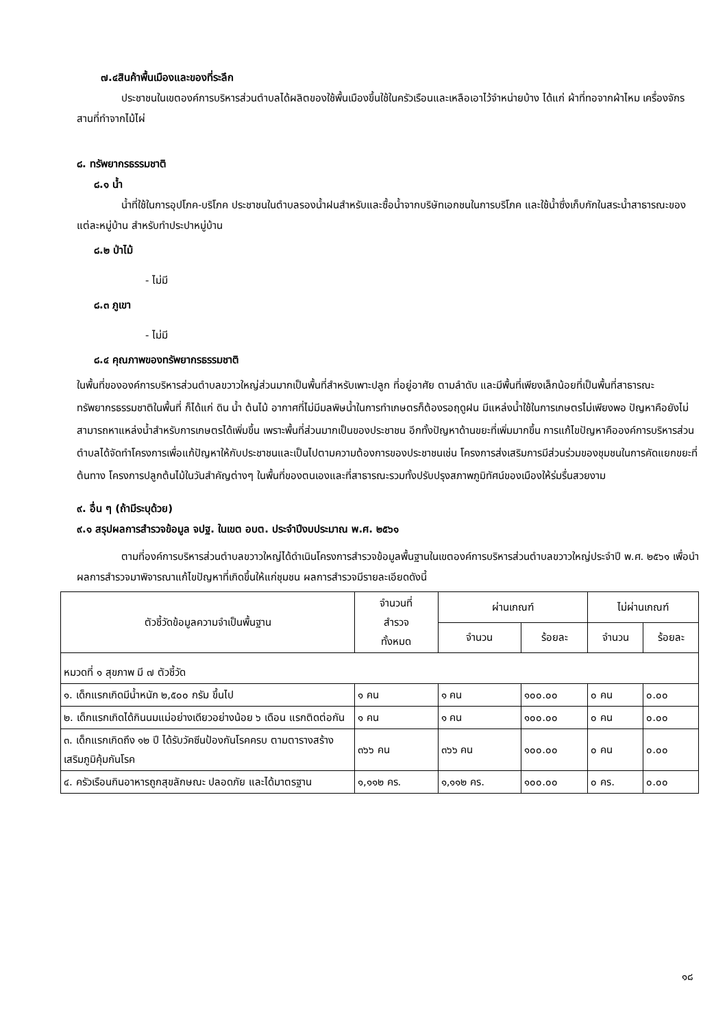๗.๔สินค้าพื้นเมืองและของที่ระลึก
ประชาชนในเขตองค์การบริหารส่วนตำบลได้ผลิตของใช้พื้นเมืองขึ้นใช้ในครัวเรือนและเหลือเอาไว้จำหน่ายบ้าง ได้แก่ ผ้าที่ทอจากผ้าไหม เครื่องจักรสานที่ทำจากไม้ไผ่
๘. ทรัพยากรธรรมชาติ
๘.๑ น้ำ
น้ำที่ใช้ในการอุปโภค-บริโภค ประชาชนในตำบลรองน้ำฝนสำหรับและซื้อน้ำจากบริษัทเอกชนในการบริโภค และใช้น้ำซึ่งเก็บกักในสระน้ำสาธารณะของแต่ละหมู่บ้าน สำหรับทำประปาหมู่บ้าน
๘.๒ ป่าไม้
- ไม่มี
๘.๓ ภูเขา
- ไม่มี
๘.๔ คุณภาพของทรัพยากรธรรมชาติ
ในพื้นที่ขององค์การบริหารส่วนตำบลขวาวใหญ่ส่วนมากเป็นพื้นที่สำหรับเพาะปลูก ที่อยู่อาศัย ตามลำดับ และมีพื้นที่เพียงเล็กน้อยที่เป็นพื้นที่สาธารณะ ทรัพยากรธรรมชาติในพื้นที่ ก็ได้แก่ ดิน น้ำ ต้นไม้ อากาศที่ไม่มีมลพิษน้ำในการทำเกษตรก็ต้องรอฤดูฝน มีแหล่งน้ำใช้ในการเกษตรไม่เพียงพอ ปัญหาคือยังไม่สามารถหาแหล่งน้ำสำหรับการเกษตรได้เพิ่มขึ้น เพราะพื้นที่ส่วนมากเป็นของประชาชน อีกทั้งปัญหาด้านขยะที่เพิ่มมากขึ้น การแก้ไขปัญหาคือองค์การบริหารส่วนตำบลได้จัดทำโครงการเพื่อแก้ปัญหาให้กับประชาชนและเป็นไปตามความต้องการของประชาชนเช่น โครงการส่งเสริมการมีส่วนร่วมของชุมชนในการคัดแยกขยะที่ต้นทาง โครงการปลูกต้นไม้ในวันสำคัญต่างๆ ในพื้นที่ของตนเองและที่สาธารณะรวมทั้งปรับปรุงสภาพภูมิทัศน์ของเมืองให้ร่มรื่นสวยงาม
๙. อื่น ๆ (ถ้ามีระบุด้วย)
๙.๑ สรุปผลการสำรวจข้อมูล จปฐ. ในเขต อบต. ประจำปีงบประมาณ พ.ศ. ๒๕๖๑
ตามที่องค์การบริหารส่วนตำบลขวาวใหญ่ได้ดำเนินโครงการสำรวจข้อมูลพื้นฐานในเขตองค์การบริหารส่วนตำบลขวาวใหญ่ประจำปี พ.ศ. ๒๕๖๑ เพื่อนำผลการสำรวจมาพิจารณาแก้ไขปัญหาที่เกิดขึ้นให้แก่ชุมชน ผลการสำรวจมีรายละเอียดดังนี้
| ตัวชี้วัดข้อมูลความจำเป็นพื้นฐาน | จำนวนที่ สำรวจ ทั้งหมด | ผ่านเกณฑ์ | | ไม่ผ่านเกณฑ์ | |
| --- | --- | --- | --- | --- | --- |
| | | จำนวน | ร้อยละ | จำนวน | ร้อยละ |
| หมวดที่ ๑ สุขภาพ มี ๗ ตัวชี้วัด | | | | | |
| ๑. เด็กแรกเกิดมีน้ำหนัก ๒,๕๐๐ กรัม ขึ้นไป | ๑ คน | ๑ คน | ๑๐๐.๐๐ | ๐ คน | ๐.๐๐ |
| ๒. เด็กแรกเกิดได้กินนมแม่อย่างเดียวอย่างน้อย ๖ เดือน แรกติดต่อกัน | ๑ คน | ๑ คน | ๑๐๐.๐๐ | ๐ คน | ๐.๐๐ |
| ๓. เด็กแรกเกิดถึง ๑๒ ปี ได้รับวัคซีนป้องกันโรคครบ ตามตารางสร้างเสริมภูมิคุ้มกันโรค | ๓๖๖ คน | ๓๖๖ คน | ๑๐๐.๐๐ | ๐ คน | ๐.๐๐ |
| ๔. ครัวเรือนกินอาหารถูกสุขลักษณะ ปลอดภัย และได้มาตรฐาน | ๑,๑๑๒ คร. | ๑,๑๑๒ คร. | ๑๐๐.๐๐ | ๐ คร. | ๐.๐๐ |
๑๘